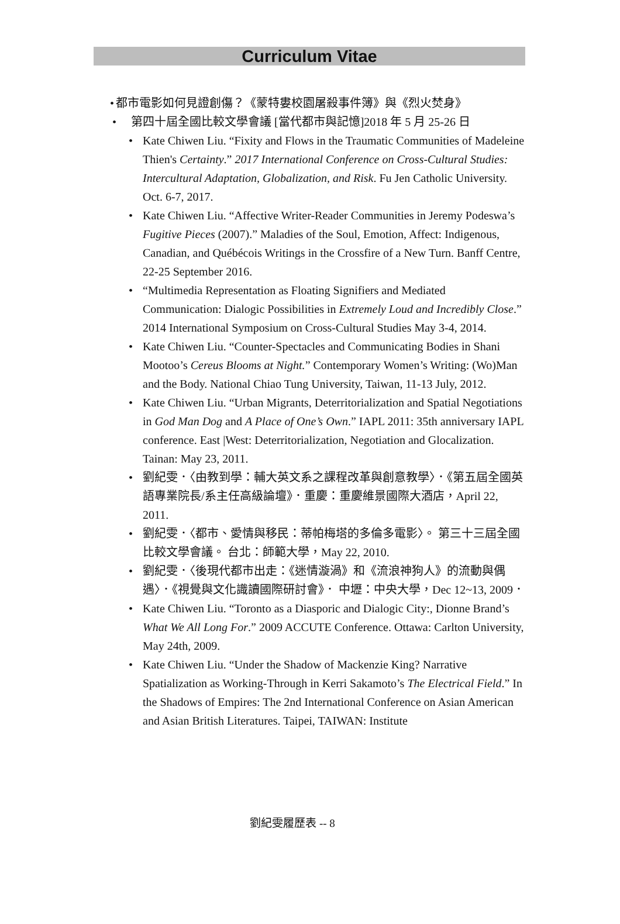Curriculum Vitae
• 都市電影如何見證創傷？《蒙特婁校園屠殺事件簿》與《烈火焚身》
• 第四十屆全國比較文學會議 [當代都市與記憶]2018 年 5 月 25-26 日
• Kate Chiwen Liu. “Fixity and Flows in the Traumatic Communities of Madeleine Thien's Certainty.” 2017 International Conference on Cross-Cultural Studies: Intercultural Adaptation, Globalization, and Risk. Fu Jen Catholic University. Oct. 6-7, 2017.
• Kate Chiwen Liu. “Affective Writer-Reader Communities in Jeremy Podeswa’s Fugitive Pieces (2007).” Maladies of the Soul, Emotion, Affect: Indigenous, Canadian, and Québécois Writings in the Crossfire of a New Turn. Banff Centre, 22-25 September 2016.
• “Multimedia Representation as Floating Signifiers and Mediated Communication: Dialogic Possibilities in Extremely Loud and Incredibly Close.” 2014 International Symposium on Cross-Cultural Studies May 3-4, 2014.
• Kate Chiwen Liu. “Counter-Spectacles and Communicating Bodies in Shani Mootoo’s Cereus Blooms at Night.” Contemporary Women’s Writing: (Wo)Man and the Body. National Chiao Tung University, Taiwan, 11-13 July, 2012.
• Kate Chiwen Liu. “Urban Migrants, Deterritorialization and Spatial Negotiations in God Man Dog and A Place of One’s Own.” IAPL 2011: 35th anniversary IAPL conference. East |West: Deterritorialization, Negotiation and Glocalization. Tainan: May 23, 2011.
• 劉紀雯．〈由教到學：輔大英文系之課程改革與創意教學〉．《第五屆全國英語專業院長/系主任高級論壇》．重慶：重慶維景國際大酒店，April 22, 2011.
• 劉紀雯．〈都市、愛情與移民：蒂帕梅塔的多倫多電影〉。 第三十三屆全國比較文學會議。 台北：師範大學，May 22, 2010.
• 劉紀雯．〈後現代都市出走：《迷情漩渦》和《流浪神狗人》的流動與偶遇〉．《視覺與文化識讀國際研討會》． 中壢：中央大學，Dec 12~13, 2009．
• Kate Chiwen Liu. “Toronto as a Diasporic and Dialogic City:, Dionne Brand’s What We All Long For.” 2009 ACCUTE Conference. Ottawa: Carlton University, May 24th, 2009.
• Kate Chiwen Liu. “Under the Shadow of Mackenzie King? Narrative Spatialization as Working-Through in Kerri Sakamoto’s The Electrical Field.” In the Shadows of Empires: The 2nd International Conference on Asian American and Asian British Literatures. Taipei, TAIWAN: Institute
劉紀雯履歷表 -- 8